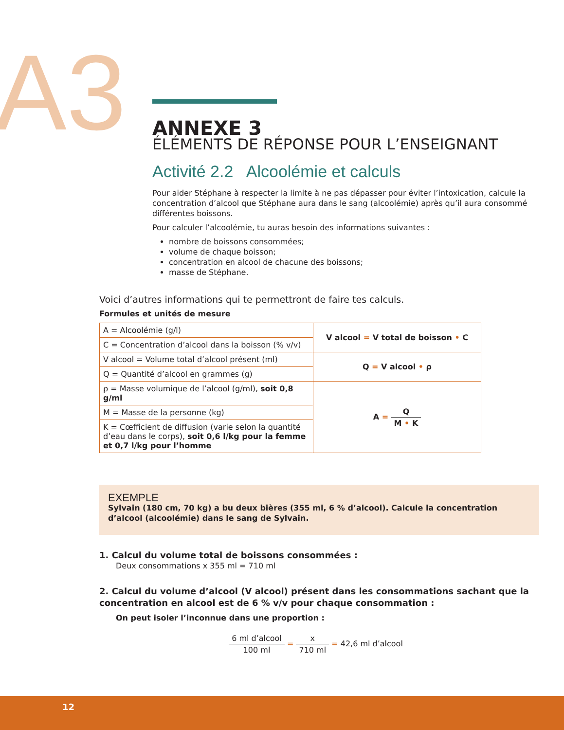A3
ANNEXE 3
ÉLÉMENTS DE RÉPONSE POUR L’ENSEIGNANT
Activité 2.2 Alcoolémie et calculs
Pour aider Stéphane à respecter la limite à ne pas dépasser pour éviter l’intoxication, calcule la concentration d’alcool que Stéphane aura dans le sang (alcoolémie) après qu’il aura consommé différentes boissons.
Pour calculer l’alcoolémie, tu auras besoin des informations suivantes :
nombre de boissons consommées;
volume de chaque boisson;
concentration en alcool de chacune des boissons;
masse de Stéphane.
Voici d’autres informations qui te permettront de faire tes calculs.
Formules et unités de mesure
| A = Alcoolémie (g/l) | V alcool = V total de boisson • C |
| C = Concentration d’alcool dans la boisson (% v/v) | |
| V alcool = Volume total d’alcool présent (ml) | Q = V alcool • ρ |
| Q = Quantité d’alcool en grammes (g) | |
| ρ = Masse volumique de l’alcool (g/ml), soit 0,8 g/ml | A = Q M • K |
| M = Masse de la personne (kg) | |
| K = Cœfficient de diffusion (varie selon la quantité d’eau dans le corps), soit 0,6 l/kg pour la femme et 0,7 l/kg pour l’homme | |
EXEMPLE
Sylvain (180 cm, 70 kg) a bu deux bières (355 ml, 6 % d’alcool). Calcule la concentration d’alcool (alcoolémie) dans le sang de Sylvain.
1. Calcul du volume total de boissons consommées :
Deux consommations x 355 ml = 710 ml
2. Calcul du volume d’alcool (V alcool) présent dans les consommations sachant que la concentration en alcool est de 6 % v/v pour chaque consommation :
On peut isoler l’inconnue dans une proportion :
6 ml d’alcool 100 ml = x 710 ml = 42,6 ml d’alcool
12